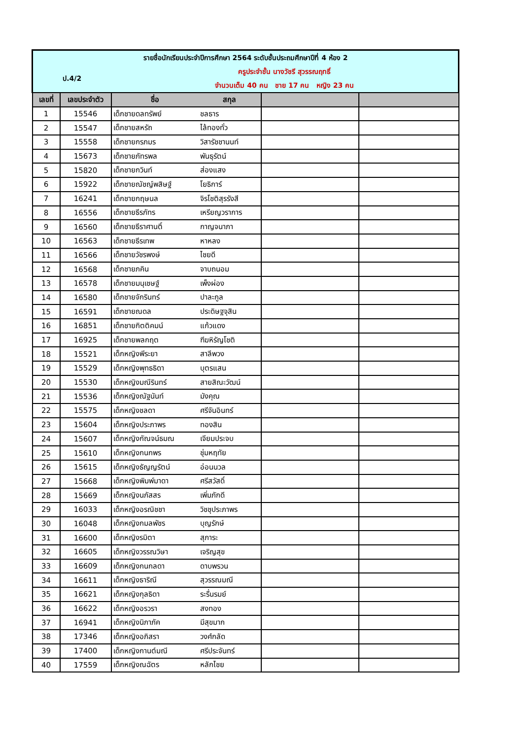| รายชื่อนักเรียนประจำปีการศึกษา 2564 ระดับชั้นประถมศึกษาปีที่ 4 ห้อง 2 | | | | | |
| ป.4/2 | | ครูประจำชั้น นางวัชรี สุวรรณฤทธิ์ | | | |
| | | จำนวนเต็ม 40 คน ชาย 17 คน หญิง 23 คน | | | |
| เลขที่ | เลขประจำตัว | ชื่อ | สกุล | | |
| 1 | 15546 | เด็กชายดลทรัพย์ | ชลธาร | | |
| 2 | 15547 | เด็กชายสหรัถ | ไล้ทองทั่ว | | |
| 3 | 15558 | เด็กชายกรภมร | วิสารัชชานนท์ | | |
| 4 | 15673 | เด็กชายภัทรพล | พันธุรัตน์ | | |
| 5 | 15820 | เด็กชายกวินท์ | ส่องแสง | | |
| 6 | 15922 | เด็กชายณัชญ์พสิษฐ์ | โยธิการ์ | | |
| 7 | 16241 | เด็กชายกฤษนล | จิรโชติสุรรังสี | | |
| 8 | 16556 | เด็กชายธีรภัทร | เหรียญวราการ | | |
| 9 | 16560 | เด็กชายธีราศานติ์ | กาญจนาภา | | |
| 10 | 16563 | เด็กชายธีรเทพ | หาหลง | | |
| 11 | 16566 | เด็กชายวัชรพงษ์ | ไชยดี | | |
| 12 | 16568 | เด็กชายภคิน | จาบถนอม | | |
| 13 | 16578 | เด็กชายมนุเชษฐ์ | เพ็งผ่อง | | |
| 14 | 16580 | เด็กชายจักรินทร์ | ปาละกูล | | |
| 15 | 16591 | เด็กชายณดล | ประดิษฐจุสิน | | |
| 16 | 16851 | เด็กชายกิตติคมน์ | แก้วแดง | | |
| 17 | 16925 | เด็กชายพลกฤต | ฑีฆหิรัญโชติ | | |
| 18 | 15521 | เด็กหญิงพีระยา | สาลีพวง | | |
| 19 | 15529 | เด็กหญิงพุทธธิดา | บุตรแสน | | |
| 20 | 15530 | เด็กหญิงมณีรินทร์ | สายสิณะวัฒน์ | | |
| 21 | 15536 | เด็กหญิงณัฐนันท์ | มังคุณ | | |
| 22 | 15575 | เด็กหญิงชลดา | ศรีจันอินทร์ | | |
| 23 | 15604 | เด็กหญิงประภาพร | ทองสิน | | |
| 24 | 15607 | เด็กหญิงกัณจน์ธมณ | เจียมประจบ | | |
| 25 | 15610 | เด็กหญิงกนกพร | ชุ่มหฤทัย | | |
| 26 | 15615 | เด็กหญิงธัญญรัตน์ | อ่อนนวล | | |
| 27 | 15668 | เด็กหญิงพิมพ์มาดา | ศรีสวัสดิ์ | | |
| 28 | 15669 | เด็กหญิงนภัสสร | เพิ่มภักดี | | |
| 29 | 16033 | เด็กหญิงอรณิชชา | วิชชุประภาพร | | |
| 30 | 16048 | เด็กหญิงกมลพัชร | บุญรักษ์ | | |
| 31 | 16600 | เด็กหญิงรมิตา | สุภาระ | | |
| 32 | 16605 | เด็กหญิงวรรณวิษา | เจริญสุข | | |
| 33 | 16609 | เด็กหญิงกนกลดา | ดาบพรวน | | |
| 34 | 16611 | เด็กหญิงธาริณี | สุวรรณมณี | | |
| 35 | 16621 | เด็กหญิงกุลธิดา | ระรื่นรมย์ | | |
| 36 | 16622 | เด็กหญิงอรวรา | สงทอง | | |
| 37 | 16941 | เด็กหญิงนิภาภัค | มีสุขมาก | | |
| 38 | 17346 | เด็กหญิงอภิสรา | วงศ์กลัด | | |
| 39 | 17400 | เด็กหญิงกานต์มณี | ศรีประจันทร์ | | |
| 40 | 17559 | เด็กหญิงณฉัตร | หลักไชย | | |